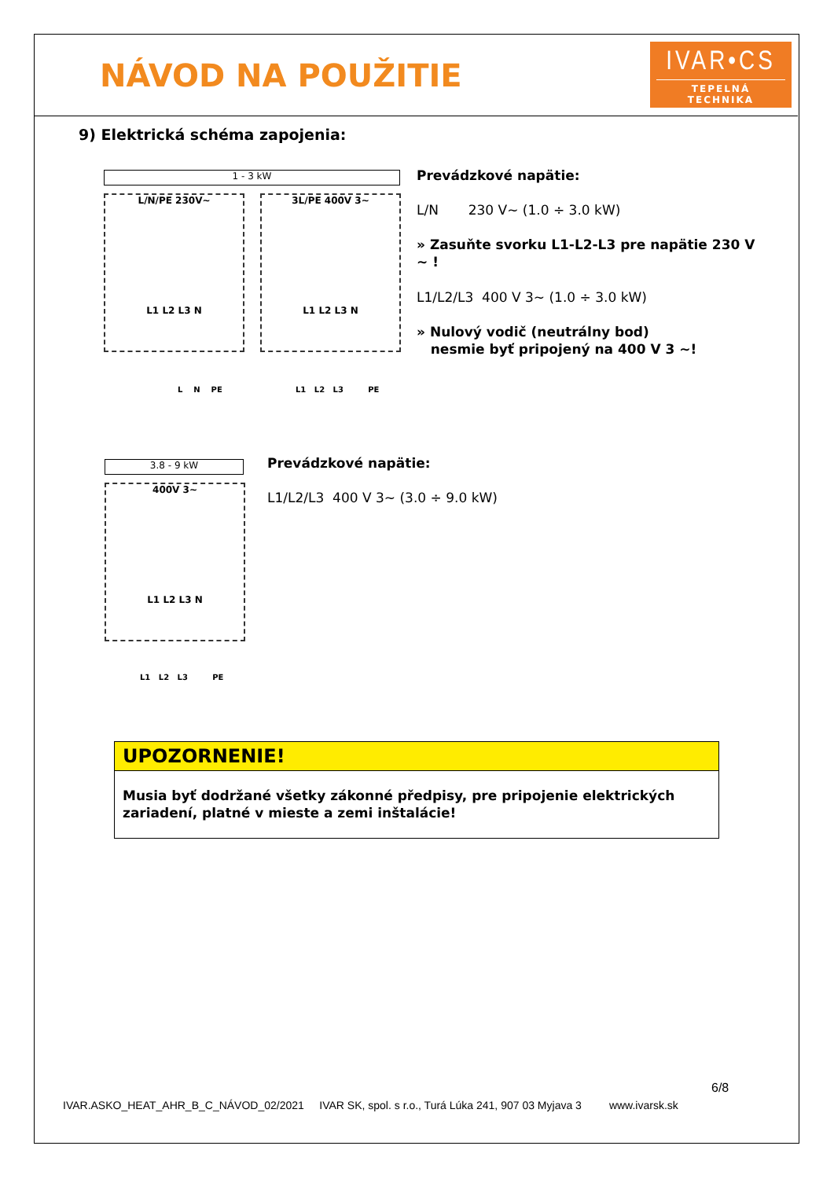NÁVOD NA POUŽITIE
IVAR•CS
TEPELNÁ TECHNIKA
9) Elektrická schéma zapojenia:
1 - 3 kW
L/N/PE 230V~
L1 L2 L3 N
3L/PE 400V 3~
L1 L2 L3 N
L N PE L1 L2 L3 PE
Prevádzkové napätie:
L/N 230 V~ (1.0 ÷ 3.0 kW)
» Zasuňte svorku L1-L2-L3 pre napätie 230 V ~ !
L1/L2/L3 400 V 3~ (1.0 ÷ 3.0 kW)
» Nulový vodič (neutrálny bod)
nesmie byť pripojený na 400 V 3 ~!
3.8 - 9 kW
400V 3~
L1 L2 L3 N
L1 L2 L3 PE
Prevádzkové napätie:
L1/L2/L3 400 V 3~ (3.0 ÷ 9.0 kW)
UPOZORNENIE!
Musia byť dodržané všetky zákonné předpisy, pre pripojenie elektrických zariadení, platné v mieste a zemi inštalácie!
6/8
IVAR.ASKO_HEAT_AHR_B_C_NÁVOD_02/2021 IVAR SK, spol. s r.o., Turá Lúka 241, 907 03 Myjava 3 www.ivarsk.sk